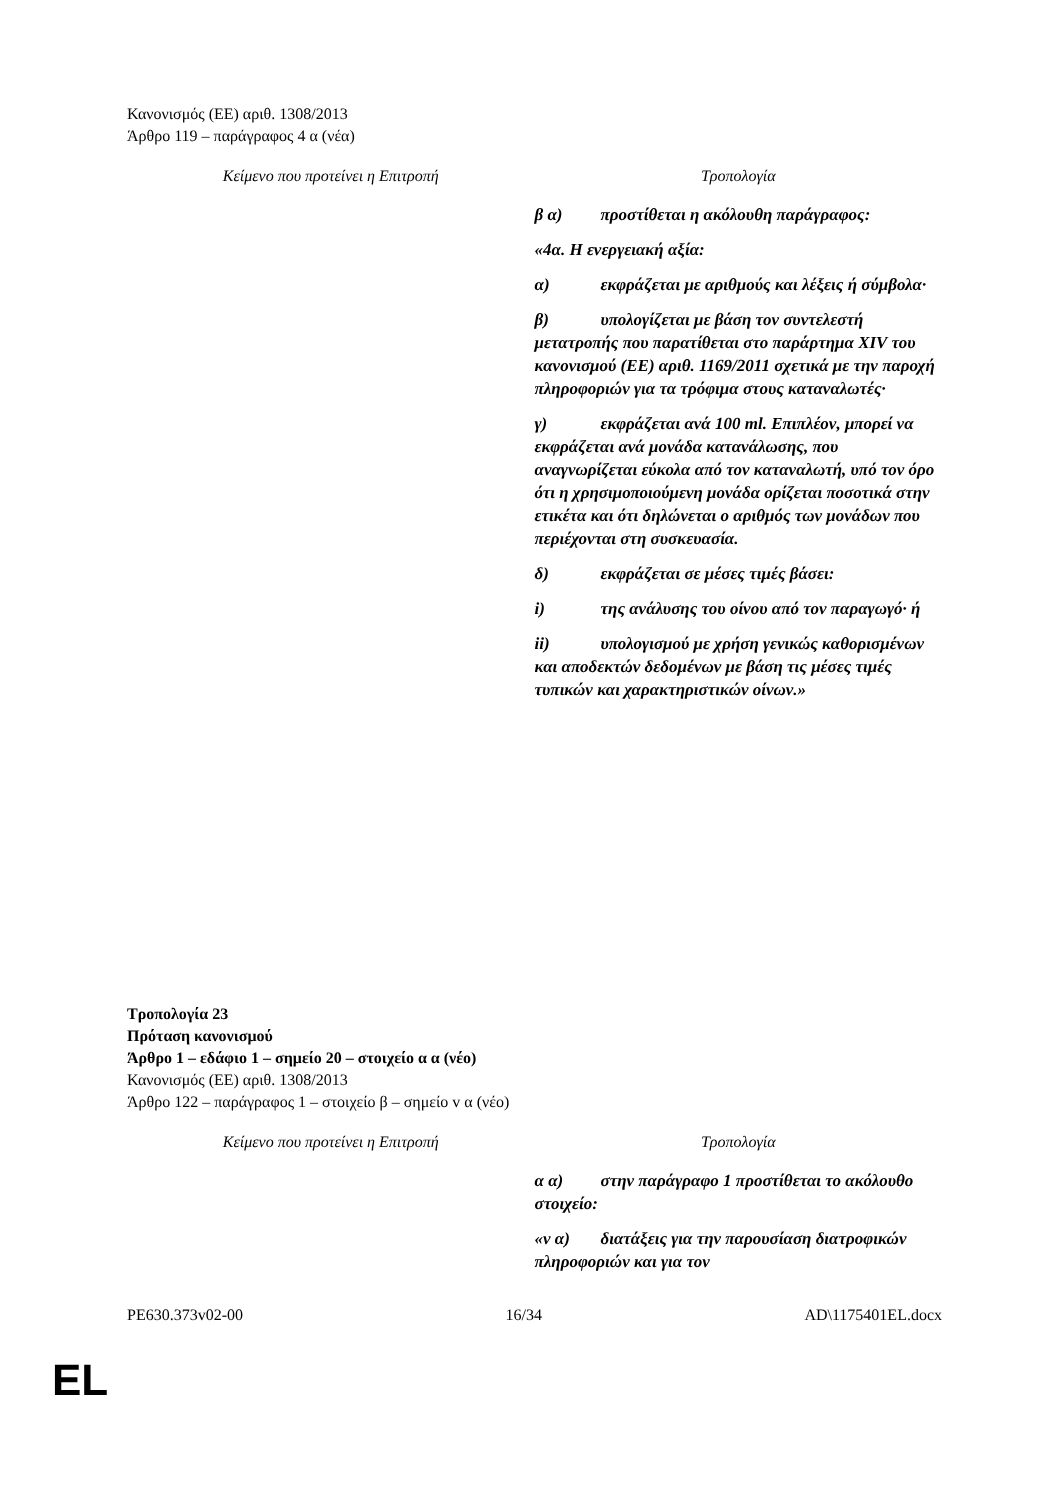Κανονισμός (ΕΕ) αριθ. 1308/2013
Άρθρο 119 – παράγραφος 4 α (νέα)
| Κείμενο που προτείνει η Επιτροπή | Τροπολογία |
| --- | --- |
| | β α) προστίθεται η ακόλουθη παράγραφος: «4α. Η ενεργειακή αξία: α) εκφράζεται με αριθμούς και λέξεις ή σύμβολα· β) υπολογίζεται με βάση τον συντελεστή μετατροπής που παρατίθεται στο παράρτημα XIV του κανονισμού (ΕΕ) αριθ. 1169/2011 σχετικά με την παροχή πληροφοριών για τα τρόφιμα στους καταναλωτές· γ) εκφράζεται ανά 100 ml. Επιπλέον, μπορεί να εκφράζεται ανά μονάδα κατανάλωσης, που αναγνωρίζεται εύκολα από τον καταναλωτή, υπό τον όρο ότι η χρησιμοποιούμενη μονάδα ορίζεται ποσοτικά στην ετικέτα και ότι δηλώνεται ο αριθμός των μονάδων που περιέχονται στη συσκευασία. δ) εκφράζεται σε μέσες τιμές βάσει: i) της ανάλυσης του οίνου από τον παραγωγό· ή ii) υπολογισμού με χρήση γενικώς καθορισμένων και αποδεκτών δεδομένων με βάση τις μέσες τιμές τυπικών και χαρακτηριστικών οίνων.» |
Τροπολογία 23
Πρόταση κανονισμού
Άρθρο 1 – εδάφιο 1 – σημείο 20 – στοιχείο α α (νέο)
Κανονισμός (ΕΕ) αριθ. 1308/2013
Άρθρο 122 – παράγραφος 1 – στοιχείο β – σημείο v α (νέο)
| Κείμενο που προτείνει η Επιτροπή | Τροπολογία |
| --- | --- |
| | α α) στην παράγραφο 1 προστίθεται το ακόλουθο στοιχείο: «v α) διατάξεις για την παρουσίαση διατροφικών πληροφοριών και για τον |
PE630.373v02-00 16/34 AD\1175401EL.docx
EL